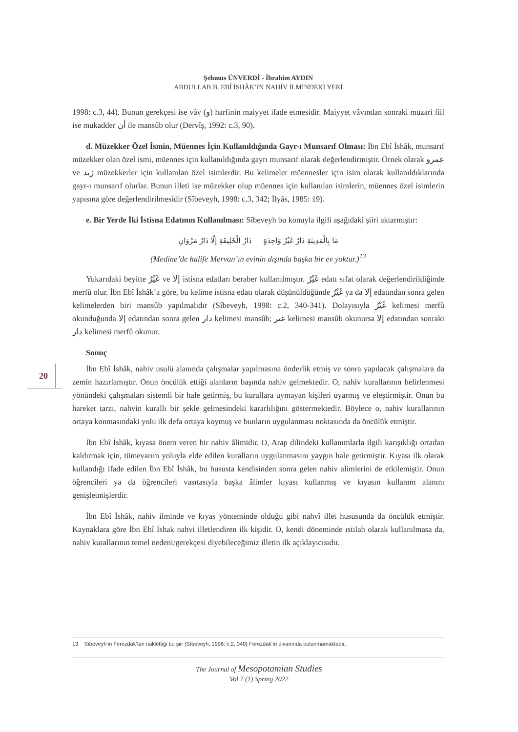20
Şehmus ÜNVERDİ - İbrahim AYDIN
ABDULLAB B. EBÎ İSHÂK’IN NAHİV İLMİNDEKİ YERİ
1998: c.3, 44). Bunun gerekçesi ise vâv (و) harfinin maiyyet ifade etmesidir. Maiyyet vâvından sonraki muzari fiil ise mukadder أن ile mansûb olur (Dervîş, 1992: c.3, 90).
d. Müzekker Özel İsmin, Müennes İçin Kullanıldığında Gayr-ı Munsarıf Olması: İbn Ebî İshâk, munsarıf müzekker olan özel ismi, müennes için kullanıldığında gayrı munsarıf olarak değerlendirmiştir. Örnek olarak عمرو ve زيد müzekkerler için kullanılan özel isimlerdir. Bu kelimeler müennesler için isim olarak kullanıldıklarında gayr-ı munsarıf olurlar. Bunun illeti ise müzekker olup müennes için kullanılan isimlerin, müennes özel isimlerin yapısına göre değerlendirilmesidir (Sîbeveyh, 1998: c.3, 342; İlyâs, 1985: 19).
e. Bir Yerde İki İstisna Edatının Kullanılması: Sîbeveyh bu konuyla ilgili aşağıdaki şiiri aktarmıştır:
مَا بِالْمَدِينَةِ دَارٌ غَيْرُ وَاحِدَةٍ دَارُ الْخَلِيفَةِ إلّا دَارُ مَرْوَانِ
(Medine’de halife Mervan’ın evinin dışında başka bir ev yoktur.)<sup>13</sup>
Yukarıdaki beyitte غَيْرُ ve إلا istisna edatları beraber kullanılmıştır. غَيْرُ edatı sıfat olarak değerlendirildiğinde merfû olur. İbn Ebî İshâk’a göre, bu kelime istisna edatı olarak düşünüldüğünde غَيْرُ ya da إلا edatından sonra gelen kelimelerden biri mansûb yapılmalıdır (Sîbeveyh, 1998: c.2, 340-341). Dolayısıyla غَيْرُ kelimesi merfû okunduğunda إلا edatından sonra gelen دار kelimesi mansûb; غير kelimesi mansûb okunursa إلا edatından sonraki دار kelimesi merfû okunur.
Sonuç
İbn Ebî İshâk, nahiv usulü alanında çalışmalar yapılmasına önderlik etmiş ve sonra yapılacak çalışmalara da zemin hazırlamıştır. Onun öncülük ettiği alanların başında nahiv gelmektedir. O, nahiv kurallarının belirlenmesi yönündeki çalışmaları sistemli bir hale getirmiş, bu kurallara uymayan kişileri uyarmış ve eleştirmiştir. Onun bu hareket tarzı, nahvin kurallı bir şekle gelmesindeki kararlılığını göstermektedir. Böylece o, nahiv kurallarının ortaya konmasındaki yolu ilk defa ortaya koymuş ve bunların uygulanması noktasında da öncülük etmiştir.
İbn Ebî İshâk, kıyasa önem veren bir nahiv âlimidir. O, Arap dilindeki kullanımlarla ilgili karışıklığı ortadan kaldırmak için, tümevarım yoluyla elde edilen kuralların uygulanmasını yaygın hale getirmiştir. Kıyası ilk olarak kullandığı ifade edilen İbn Ebî İshâk, bu hususta kendisinden sonra gelen nahiv alimlerini de etkilemiştir. Onun öğrencileri ya da öğrencileri vasıtasıyla başka âlimler kıyası kullanmış ve kıyasın kullanım alanını genişletmişlerdir.
İbn Ebî İshâk, nahiv ilminde ve kıyas yönteminde olduğu gibi nahvî illet hususunda da öncülük etmiştir. Kaynaklara göre İbn Ebî İshak nahvi illetlendiren ilk kişidir. O, kendi döneminde ıstılah olarak kullanılmasa da, nahiv kurallarının temel nedeni/gerekçesi diyebileceğimiz illetin ilk açıklayıcısıdır.
13 Sîbeveyh’in Ferezdak’tan naklettiği bu şiir (Sîbeveyh, 1998: c.2, 340) Ferezdak’ın divanında bulunmamaktadır.
The Journal of Mesopotamian Studies
Vol 7 (1) Spring 2022